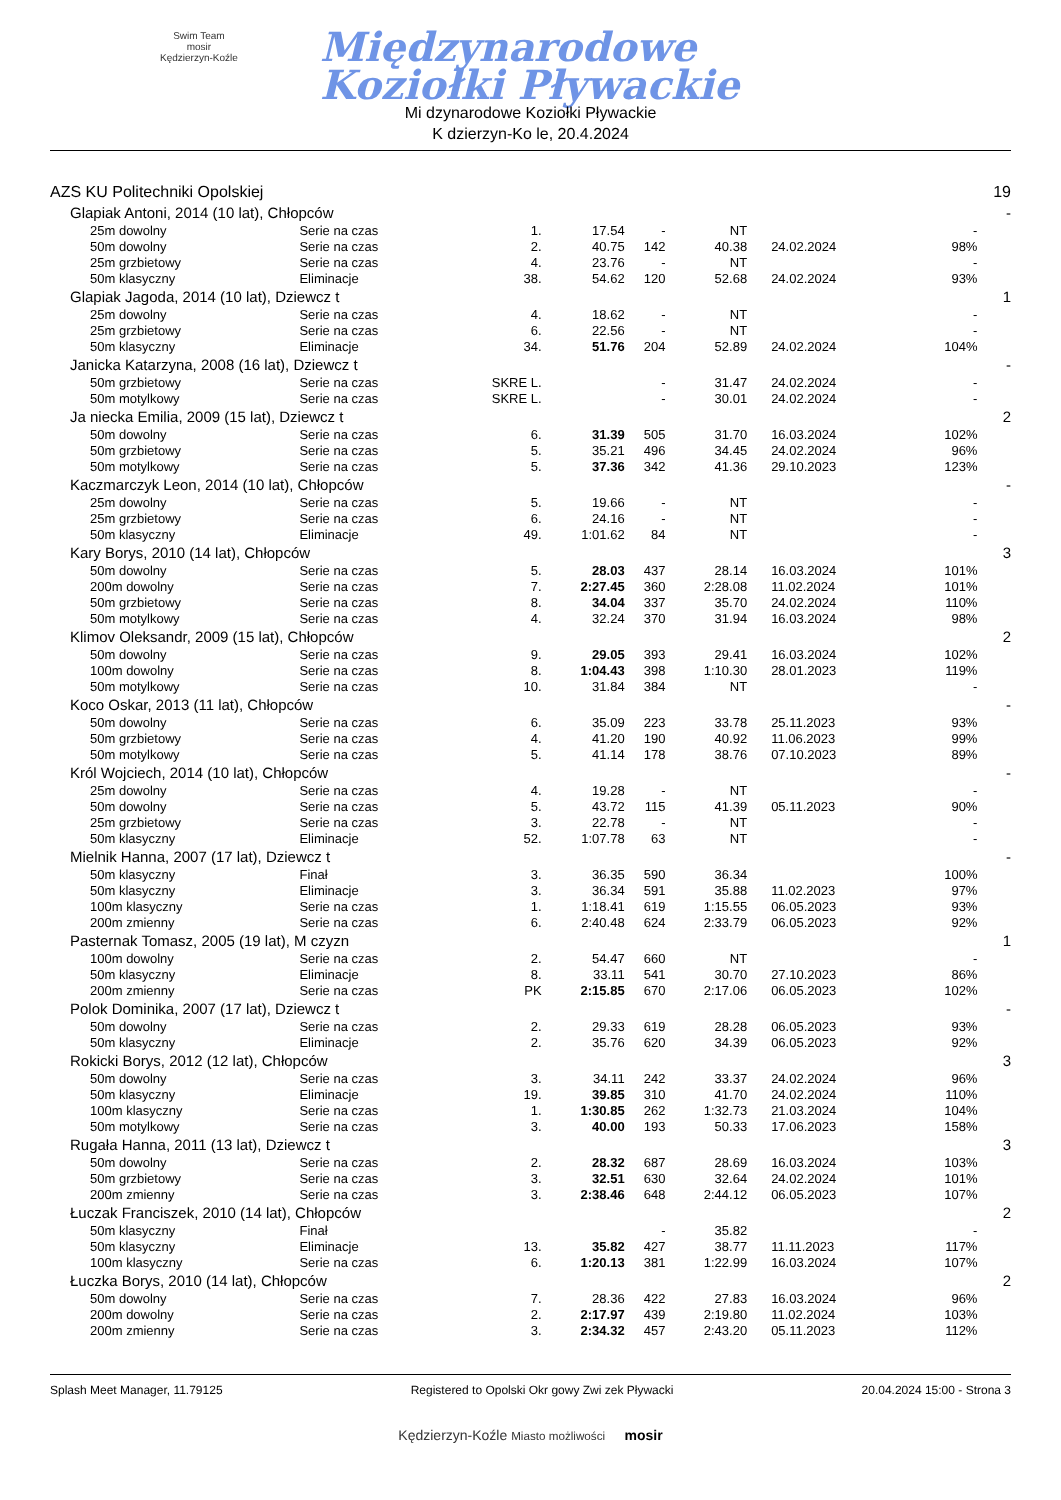Swim Team
mosir
Kędzierzyn-Koźle
Międzynarodowe
Koziołki Pływackie
Mi dzynarodowe Koziołki Pływackie
K dzierzyn-Ko le, 20.4.2024
| AZS KU Politechniki Opolskiej | | | | | | | | | 19 |
| Glapiak Antoni, 2014 (10 lat), Chłopców | | | | | | | | | - |
| 25m dowolny | Serie na czas | 1. | 17.54 | - | NT | | - | | |
| 50m dowolny | Serie na czas | 2. | 40.75 | 142 | 40.38 | 24.02.2024 | 98% | | |
| 25m grzbietowy | Serie na czas | 4. | 23.76 | - | NT | | - | | |
| 50m klasyczny | Eliminacje | 38. | 54.62 | 120 | 52.68 | 24.02.2024 | 93% | | |
| Glapiak Jagoda, 2014 (10 lat), Dziewcz t | | | | | | | | | 1 |
| 25m dowolny | Serie na czas | 4. | 18.62 | - | NT | | - | | |
| 25m grzbietowy | Serie na czas | 6. | 22.56 | - | NT | | - | | |
| 50m klasyczny | Eliminacje | 34. | 51.76 | 204 | 52.89 | 24.02.2024 | 104% | | |
| Janicka Katarzyna, 2008 (16 lat), Dziewcz t | | | | | | | | | - |
| 50m grzbietowy | Serie na czas | SKRE L. | | - | 31.47 | 24.02.2024 | - | | |
| 50m motylkowy | Serie na czas | SKRE L. | | - | 30.01 | 24.02.2024 | - | | |
| Ja niecka Emilia, 2009 (15 lat), Dziewcz t | | | | | | | | | 2 |
| 50m dowolny | Serie na czas | 6. | 31.39 | 505 | 31.70 | 16.03.2024 | 102% | | |
| 50m grzbietowy | Serie na czas | 5. | 35.21 | 496 | 34.45 | 24.02.2024 | 96% | | |
| 50m motylkowy | Serie na czas | 5. | 37.36 | 342 | 41.36 | 29.10.2023 | 123% | | |
| Kaczmarczyk Leon, 2014 (10 lat), Chłopców | | | | | | | | | - |
| 25m dowolny | Serie na czas | 5. | 19.66 | - | NT | | - | | |
| 25m grzbietowy | Serie na czas | 6. | 24.16 | - | NT | | - | | |
| 50m klasyczny | Eliminacje | 49. | 1:01.62 | 84 | NT | | - | | |
| Kary Borys, 2010 (14 lat), Chłopców | | | | | | | | | 3 |
| 50m dowolny | Serie na czas | 5. | 28.03 | 437 | 28.14 | 16.03.2024 | 101% | | |
| 200m dowolny | Serie na czas | 7. | 2:27.45 | 360 | 2:28.08 | 11.02.2024 | 101% | | |
| 50m grzbietowy | Serie na czas | 8. | 34.04 | 337 | 35.70 | 24.02.2024 | 110% | | |
| 50m motylkowy | Serie na czas | 4. | 32.24 | 370 | 31.94 | 16.03.2024 | 98% | | |
| Klimov Oleksandr, 2009 (15 lat), Chłopców | | | | | | | | | 2 |
| 50m dowolny | Serie na czas | 9. | 29.05 | 393 | 29.41 | 16.03.2024 | 102% | | |
| 100m dowolny | Serie na czas | 8. | 1:04.43 | 398 | 1:10.30 | 28.01.2023 | 119% | | |
| 50m motylkowy | Serie na czas | 10. | 31.84 | 384 | NT | | - | | |
| Koco Oskar, 2013 (11 lat), Chłopców | | | | | | | | | - |
| 50m dowolny | Serie na czas | 6. | 35.09 | 223 | 33.78 | 25.11.2023 | 93% | | |
| 50m grzbietowy | Serie na czas | 4. | 41.20 | 190 | 40.92 | 11.06.2023 | 99% | | |
| 50m motylkowy | Serie na czas | 5. | 41.14 | 178 | 38.76 | 07.10.2023 | 89% | | |
| Król Wojciech, 2014 (10 lat), Chłopców | | | | | | | | | - |
| 25m dowolny | Serie na czas | 4. | 19.28 | - | NT | | - | | |
| 50m dowolny | Serie na czas | 5. | 43.72 | 115 | 41.39 | 05.11.2023 | 90% | | |
| 25m grzbietowy | Serie na czas | 3. | 22.78 | - | NT | | - | | |
| 50m klasyczny | Eliminacje | 52. | 1:07.78 | 63 | NT | | - | | |
| Mielnik Hanna, 2007 (17 lat), Dziewcz t | | | | | | | | | - |
| 50m klasyczny | Finał | 3. | 36.35 | 590 | 36.34 | | 100% | | |
| 50m klasyczny | Eliminacje | 3. | 36.34 | 591 | 35.88 | 11.02.2023 | 97% | | |
| 100m klasyczny | Serie na czas | 1. | 1:18.41 | 619 | 1:15.55 | 06.05.2023 | 93% | | |
| 200m zmienny | Serie na czas | 6. | 2:40.48 | 624 | 2:33.79 | 06.05.2023 | 92% | | |
| Pasternak Tomasz, 2005 (19 lat), M czyzn | | | | | | | | | 1 |
| 100m dowolny | Serie na czas | 2. | 54.47 | 660 | NT | | - | | |
| 50m klasyczny | Eliminacje | 8. | 33.11 | 541 | 30.70 | 27.10.2023 | 86% | | |
| 200m zmienny | Serie na czas | PK | 2:15.85 | 670 | 2:17.06 | 06.05.2023 | 102% | | |
| Polok Dominika, 2007 (17 lat), Dziewcz t | | | | | | | | | - |
| 50m dowolny | Serie na czas | 2. | 29.33 | 619 | 28.28 | 06.05.2023 | 93% | | |
| 50m klasyczny | Eliminacje | 2. | 35.76 | 620 | 34.39 | 06.05.2023 | 92% | | |
| Rokicki Borys, 2012 (12 lat), Chłopców | | | | | | | | | 3 |
| 50m dowolny | Serie na czas | 3. | 34.11 | 242 | 33.37 | 24.02.2024 | 96% | | |
| 50m klasyczny | Eliminacje | 19. | 39.85 | 310 | 41.70 | 24.02.2024 | 110% | | |
| 100m klasyczny | Serie na czas | 1. | 1:30.85 | 262 | 1:32.73 | 21.03.2024 | 104% | | |
| 50m motylkowy | Serie na czas | 3. | 40.00 | 193 | 50.33 | 17.06.2023 | 158% | | |
| Rugała Hanna, 2011 (13 lat), Dziewcz t | | | | | | | | | 3 |
| 50m dowolny | Serie na czas | 2. | 28.32 | 687 | 28.69 | 16.03.2024 | 103% | | |
| 50m grzbietowy | Serie na czas | 3. | 32.51 | 630 | 32.64 | 24.02.2024 | 101% | | |
| 200m zmienny | Serie na czas | 3. | 2:38.46 | 648 | 2:44.12 | 06.05.2023 | 107% | | |
| Łuczak Franciszek, 2010 (14 lat), Chłopców | | | | | | | | | 2 |
| 50m klasyczny | Finał | | | - | 35.82 | | - | | |
| 50m klasyczny | Eliminacje | 13. | 35.82 | 427 | 38.77 | 11.11.2023 | 117% | | |
| 100m klasyczny | Serie na czas | 6. | 1:20.13 | 381 | 1:22.99 | 16.03.2024 | 107% | | |
| Łuczka Borys, 2010 (14 lat), Chłopców | | | | | | | | | 2 |
| 50m dowolny | Serie na czas | 7. | 28.36 | 422 | 27.83 | 16.03.2024 | 96% | | |
| 200m dowolny | Serie na czas | 2. | 2:17.97 | 439 | 2:19.80 | 11.02.2024 | 103% | | |
| 200m zmienny | Serie na czas | 3. | 2:34.32 | 457 | 2:43.20 | 05.11.2023 | 112% | | |
Splash Meet Manager, 11.79125 Registered to Opolski Okr gowy Zwi zek Pływacki 20.04.2024 15:00 - Strona 3
Kędzierzyn-Koźle Miasto możliwości mosir